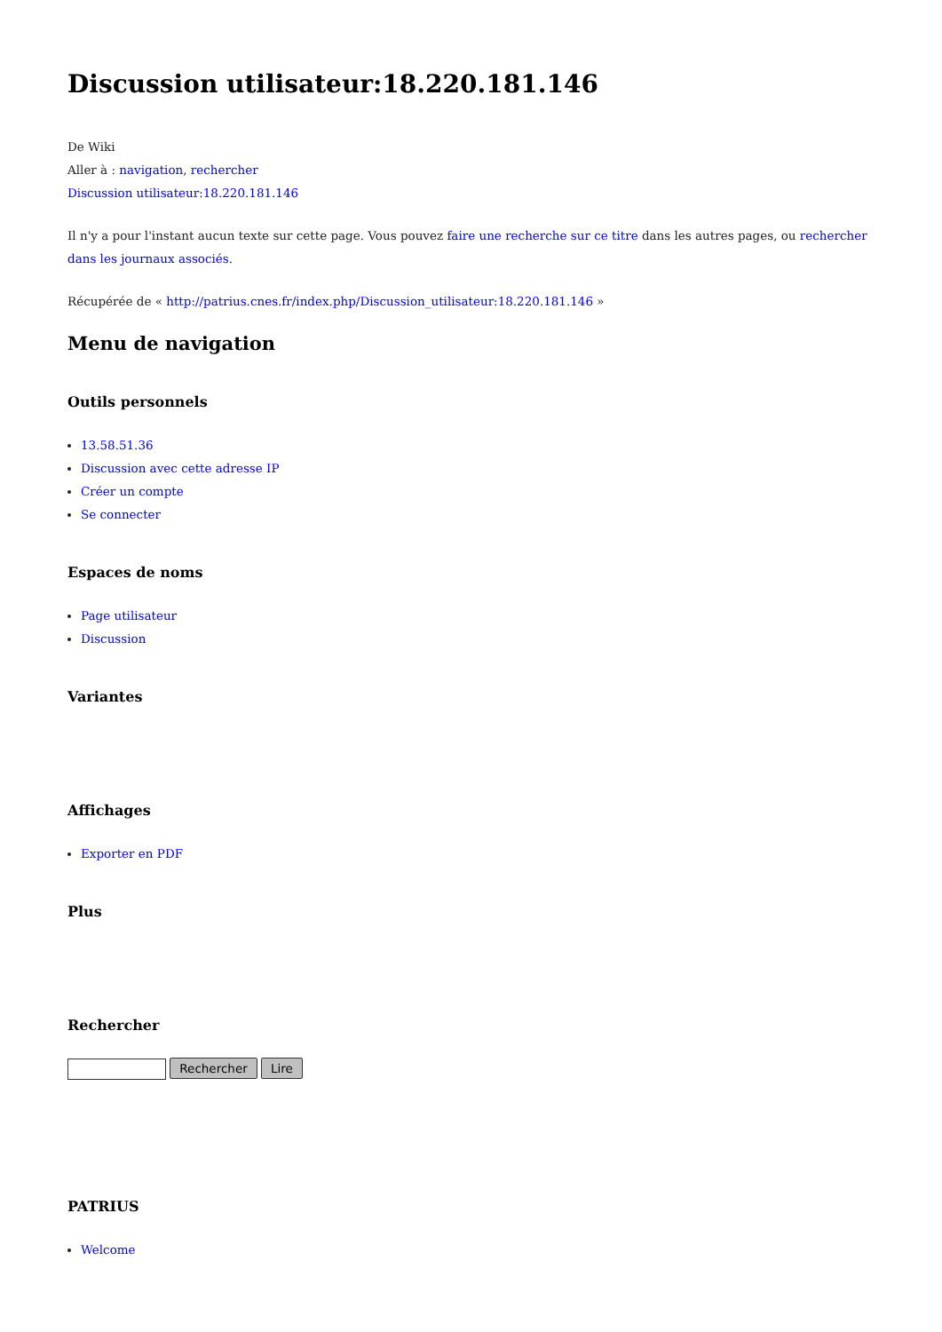Discussion utilisateur:18.220.181.146
De Wiki
Aller à : navigation, rechercher
Discussion utilisateur:18.220.181.146
Il n'y a pour l'instant aucun texte sur cette page. Vous pouvez faire une recherche sur ce titre dans les autres pages, ou rechercher dans les journaux associés.
Récupérée de « http://patrius.cnes.fr/index.php/Discussion_utilisateur:18.220.181.146 »
Menu de navigation
Outils personnels
13.58.51.36
Discussion avec cette adresse IP
Créer un compte
Se connecter
Espaces de noms
Page utilisateur
Discussion
Variantes
Affichages
Exporter en PDF
Plus
Rechercher
Rechercher Lire
PATRIUS
Welcome